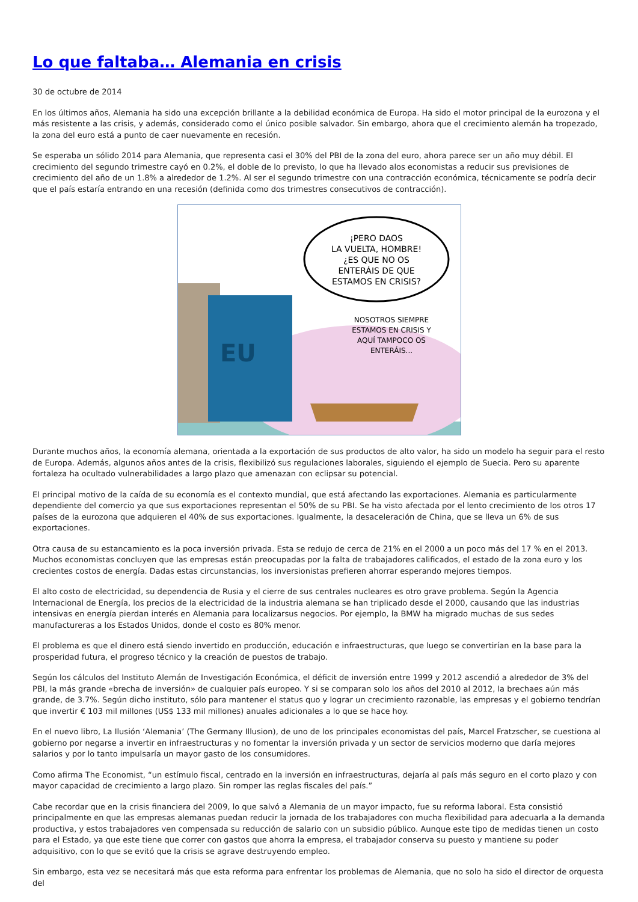Lo que faltaba… Alemania en crisis
30 de octubre de 2014
En los últimos años, Alemania ha sido una excepción brillante a la debilidad económica de Europa. Ha sido el motor principal de la eurozona y el más resistente a las crisis, y además, considerado como el único posible salvador. Sin embargo, ahora que el crecimiento alemán ha tropezado, la zona del euro está a punto de caer nuevamente en recesión.
Se esperaba un sólido 2014 para Alemania, que representa casi el 30% del PBI de la zona del euro, ahora parece ser un año muy débil. El crecimiento del segundo trimestre cayó en 0.2%, el doble de lo previsto, lo que ha llevado alos economistas a reducir sus previsiones de crecimiento del año de un 1.8% a alrededor de 1.2%. Al ser el segundo trimestre con una contracción económica, técnicamente se podría decir que el país estaría entrando en una recesión (definida como dos trimestres consecutivos de contracción).
EU
¡PERO DAOS
LA VUELTA, HOMBRE!
¿ES QUE NO OS
ENTERÁIS DE QUE
ESTAMOS EN CRISIS?
NOSOTROS SIEMPRE
ESTAMOS EN CRISIS Y
AQUÍ TAMPOCO OS
ENTERÁIS...
Durante muchos años, la economía alemana, orientada a la exportación de sus productos de alto valor, ha sido un modelo ha seguir para el resto de Europa. Además, algunos años antes de la crisis, flexibilizó sus regulaciones laborales, siguiendo el ejemplo de Suecia. Pero su aparente fortaleza ha ocultado vulnerabilidades a largo plazo que amenazan con eclipsar su potencial.
El principal motivo de la caída de su economía es el contexto mundial, que está afectando las exportaciones. Alemania es particularmente dependiente del comercio ya que sus exportaciones representan el 50% de su PBI. Se ha visto afectada por el lento crecimiento de los otros 17 países de la eurozona que adquieren el 40% de sus exportaciones. Igualmente, la desaceleración de China, que se lleva un 6% de sus exportaciones.
Otra causa de su estancamiento es la poca inversión privada. Esta se redujo de cerca de 21% en el 2000 a un poco más del 17 % en el 2013. Muchos economistas concluyen que las empresas están preocupadas por la falta de trabajadores calificados, el estado de la zona euro y los crecientes costos de energía. Dadas estas circunstancias, los inversionistas prefieren ahorrar esperando mejores tiempos.
El alto costo de electricidad, su dependencia de Rusia y el cierre de sus centrales nucleares es otro grave problema. Según la Agencia Internacional de Energía, los precios de la electricidad de la industria alemana se han triplicado desde el 2000, causando que las industrias intensivas en energía pierdan interés en Alemania para localizarsus negocios. Por ejemplo, la BMW ha migrado muchas de sus sedes manufactureras a los Estados Unidos, donde el costo es 80% menor.
El problema es que el dinero está siendo invertido en producción, educación e infraestructuras, que luego se convertirían en la base para la prosperidad futura, el progreso técnico y la creación de puestos de trabajo.
Según los cálculos del Instituto Alemán de Investigación Económica, el déficit de inversión entre 1999 y 2012 ascendió a alrededor de 3% del PBI, la más grande «brecha de inversión» de cualquier país europeo. Y si se comparan solo los años del 2010 al 2012, la brechaes aún más grande, de 3.7%. Según dicho instituto, sólo para mantener el status quo y lograr un crecimiento razonable, las empresas y el gobierno tendrían que invertir € 103 mil millones (US$ 133 mil millones) anuales adicionales a lo que se hace hoy.
En el nuevo libro, La Ilusión ‘Alemania’ (The Germany Illusion), de uno de los principales economistas del país, Marcel Fratzscher, se cuestiona al gobierno por negarse a invertir en infraestructuras y no fomentar la inversión privada y un sector de servicios moderno que daría mejores salarios y por lo tanto impulsaría un mayor gasto de los consumidores.
Como afirma The Economist, “un estímulo fiscal, centrado en la inversión en infraestructuras, dejaría al país más seguro en el corto plazo y con mayor capacidad de crecimiento a largo plazo. Sin romper las reglas fiscales del país.”
Cabe recordar que en la crisis financiera del 2009, lo que salvó a Alemania de un mayor impacto, fue su reforma laboral. Esta consistió principalmente en que las empresas alemanas puedan reducir la jornada de los trabajadores con mucha flexibilidad para adecuarla a la demanda productiva, y estos trabajadores ven compensada su reducción de salario con un subsidio público. Aunque este tipo de medidas tienen un costo para el Estado, ya que este tiene que correr con gastos que ahorra la empresa, el trabajador conserva su puesto y mantiene su poder adquisitivo, con lo que se evitó que la crisis se agrave destruyendo empleo.
Sin embargo, esta vez se necesitará más que esta reforma para enfrentar los problemas de Alemania, que no solo ha sido el director de orquesta del